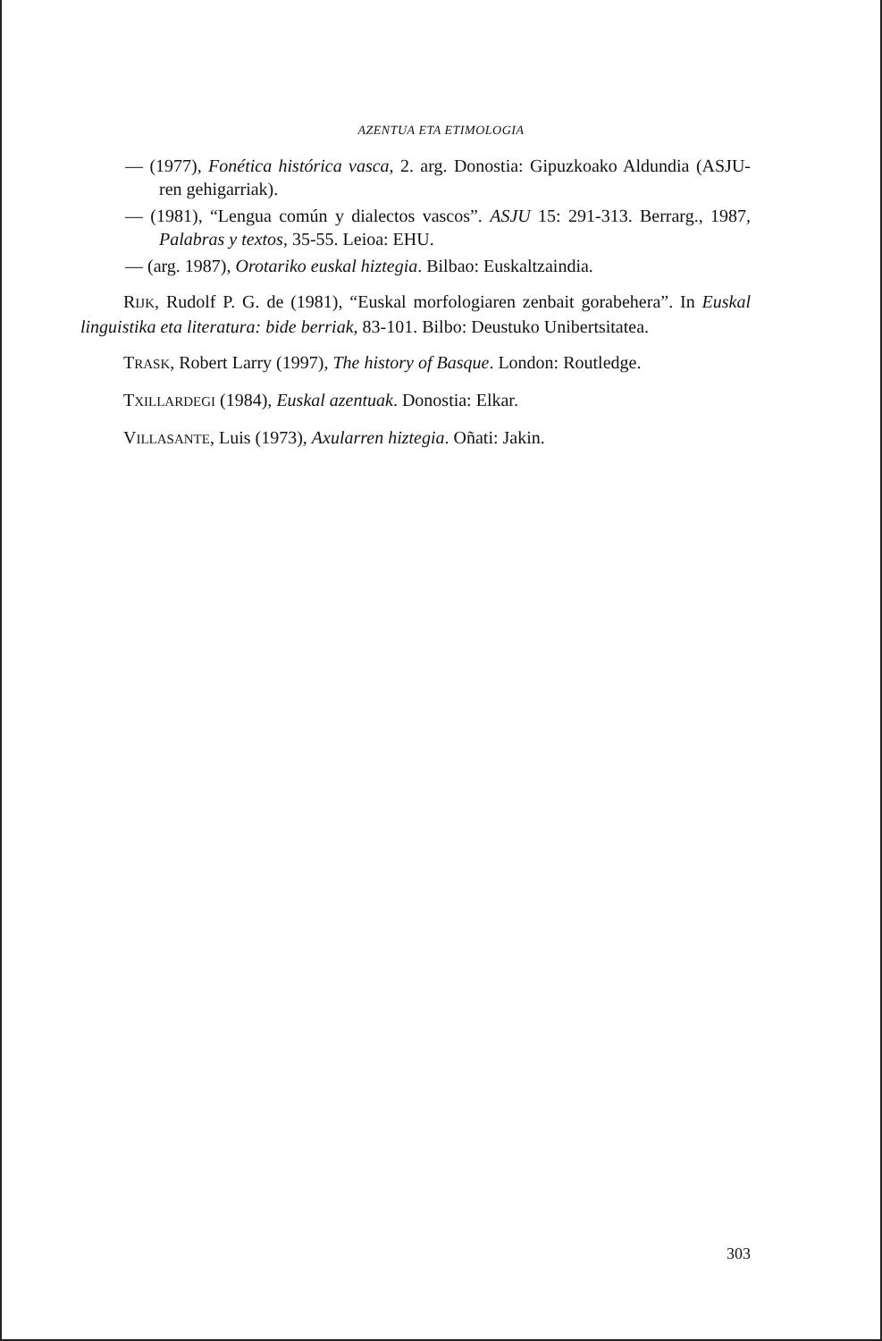AZENTUA ETA ETIMOLOGIA
— (1977), Fonética histórica vasca, 2. arg. Donostia: Gipuzkoako Aldundia (ASJU-ren gehigarriak).
— (1981), “Lengua común y dialectos vascos”. ASJU 15: 291-313. Berrarg., 1987, Palabras y textos, 35-55. Leioa: EHU.
— (arg. 1987), Orotariko euskal hiztegia. Bilbao: Euskaltzaindia.
RIJK, Rudolf P. G. de (1981), “Euskal morfologiaren zenbait gorabehera”. In Euskal linguistika eta literatura: bide berriak, 83-101. Bilbo: Deustuko Unibertsitatea.
TRASK, Robert Larry (1997), The history of Basque. London: Routledge.
TXILLARDEGI (1984), Euskal azentuak. Donostia: Elkar.
VILLASANTE, Luis (1973), Axularren hiztegia. Oñati: Jakin.
303